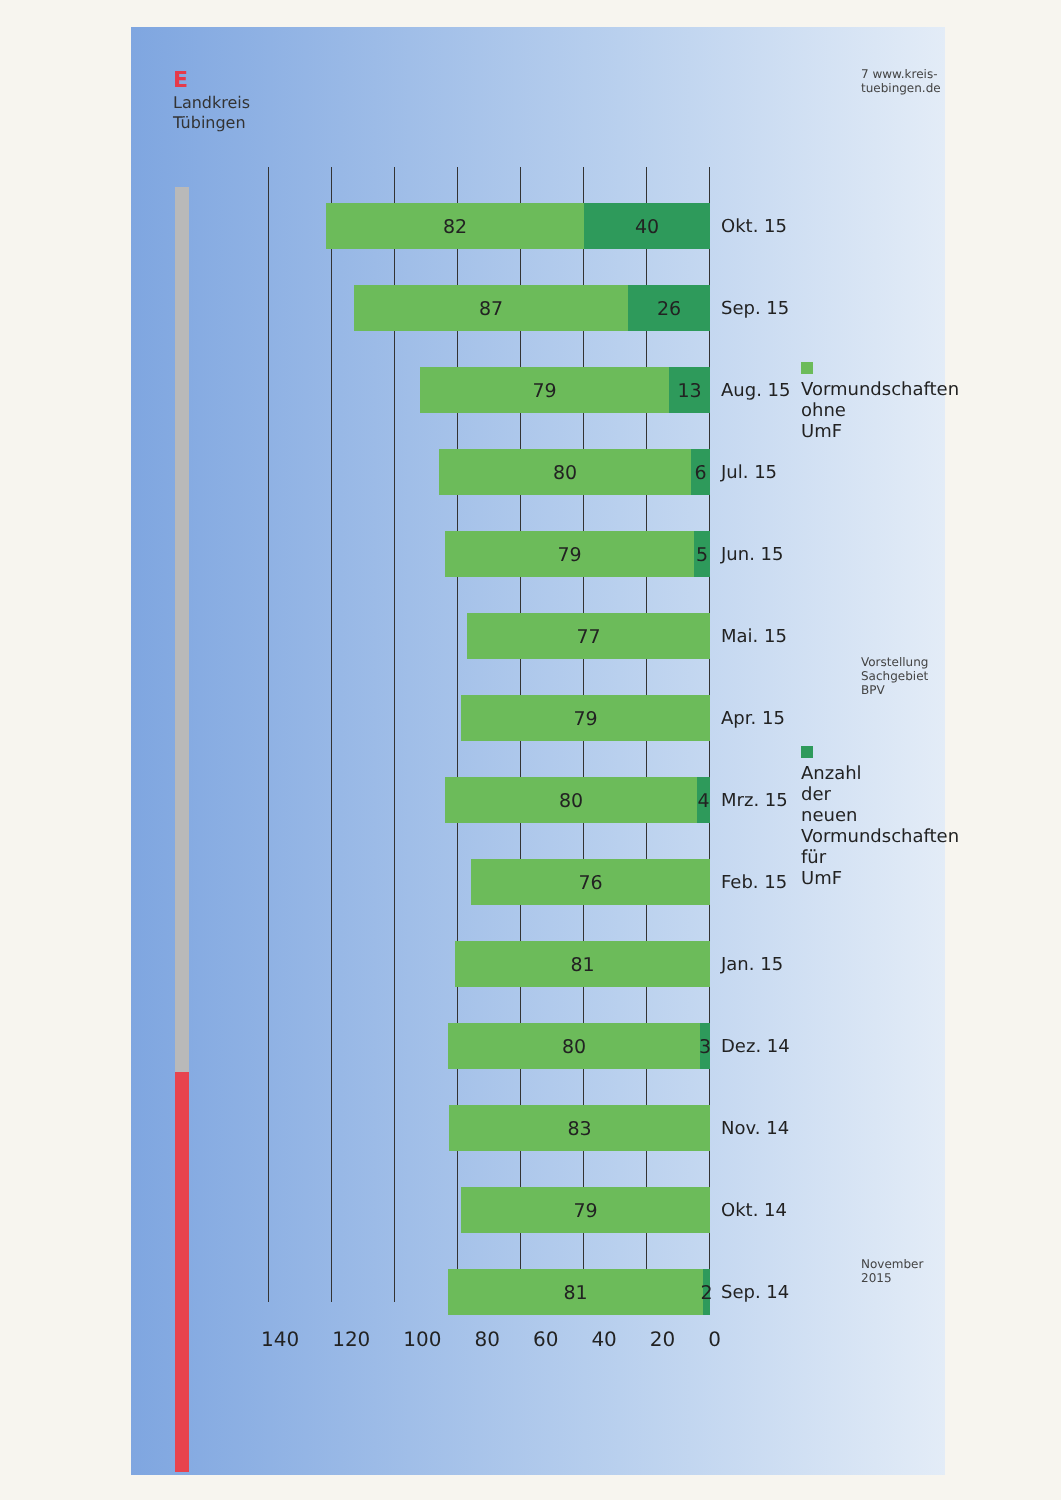E
Landkreis Tübingen
82 40
87 26
79 13
80 6
79 5
77
79
80 4
76
81
80
3
83
79
81
2
140 120 100 80 60 40 20 0
Okt. 15
Sep. 15
Aug. 15
Jul. 15
Jun. 15
Mai. 15
Apr. 15
Mrz. 15
Feb. 15
Jan. 15
Dez. 14
Nov. 14
Okt. 14
Sep. 14
Vormundschaften ohne UmF
Anzahl der neuen Vormundschaften für UmF
7 www.kreis-tuebingen.de
Vorstellung Sachgebiet BPV
November 2015